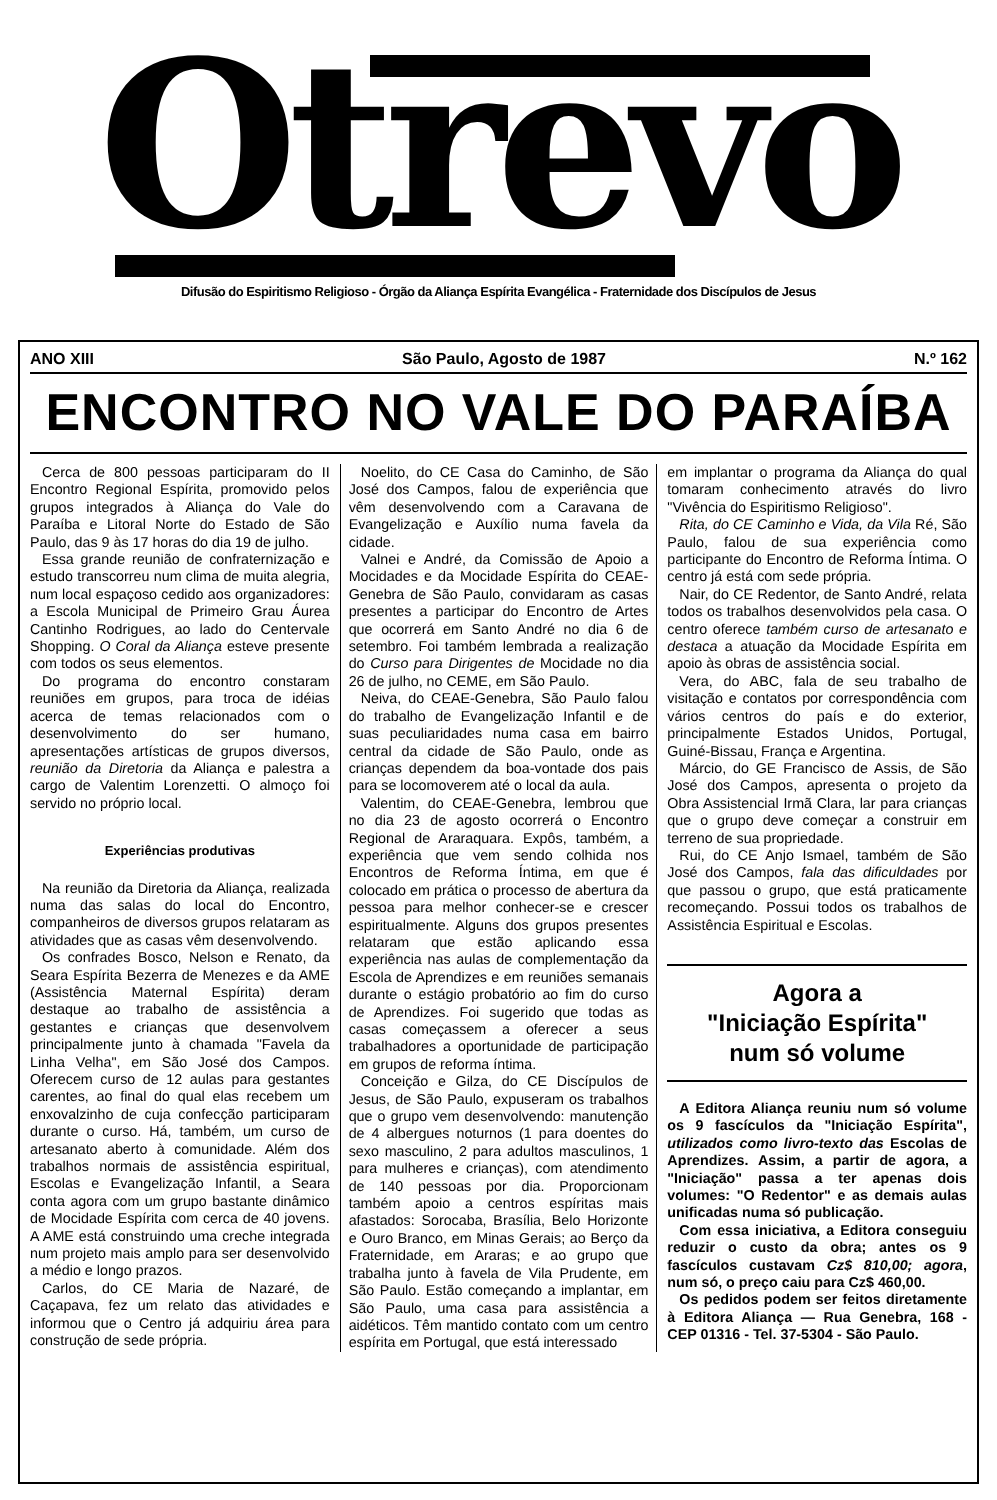Otrevo
Difusão do Espiritismo Religioso - Órgão da Aliança Espírita Evangélica - Fraternidade dos Discípulos de Jesus
ANO XIII São Paulo, Agosto de 1987 N.º 162
ENCONTRO NO VALE DO PARAÍBA
Cerca de 800 pessoas participaram do II Encontro Regional Espírita, promovido pelos grupos integrados à Aliança do Vale do Paraíba e Litoral Norte do Estado de São Paulo, das 9 às 17 horas do dia 19 de julho.
Essa grande reunião de confraternização e estudo transcorreu num clima de muita alegria, num local espaçoso cedido aos organizadores: a Escola Municipal de Primeiro Grau Áurea Cantinho Rodrigues, ao lado do Centervale Shopping. O Coral da Aliança esteve presente com todos os seus elementos.
Do programa do encontro constaram reuniões em grupos, para troca de idéias acerca de temas relacionados com o desenvolvimento do ser humano, apresentações artísticas de grupos diversos, reunião da Diretoria da Aliança e palestra a cargo de Valentim Lorenzetti. O almoço foi servido no próprio local.
Experiências produtivas
Na reunião da Diretoria da Aliança, realizada numa das salas do local do Encontro, companheiros de diversos grupos relataram as atividades que as casas vêm desenvolvendo.
Os confrades Bosco, Nelson e Renato, da Seara Espírita Bezerra de Menezes e da AME (Assistência Maternal Espírita) deram destaque ao trabalho de assistência a gestantes e crianças que desenvolvem principalmente junto à chamada "Favela da Linha Velha", em São José dos Campos. Oferecem curso de 12 aulas para gestantes carentes, ao final do qual elas recebem um enxovalzinho de cuja confecção participaram durante o curso. Há, também, um curso de artesanato aberto à comunidade. Além dos trabalhos normais de assistência espiritual, Escolas e Evangelização Infantil, a Seara conta agora com um grupo bastante dinâmico de Mocidade Espírita com cerca de 40 jovens. A AME está construindo uma creche integrada num projeto mais amplo para ser desenvolvido a médio e longo prazos.
Carlos, do CE Maria de Nazaré, de Caçapava, fez um relato das atividades e informou que o Centro já adquiriu área para construção de sede própria.
Noelito, do CE Casa do Caminho, de São José dos Campos, falou de experiência que vêm desenvolvendo com a Caravana de Evangelização e Auxílio numa favela da cidade.
Valnei e André, da Comissão de Apoio a Mocidades e da Mocidade Espírita do CEAE-Genebra de São Paulo, convidaram as casas presentes a participar do Encontro de Artes que ocorrerá em Santo André no dia 6 de setembro. Foi também lembrada a realização do Curso para Dirigentes de Mocidade no dia 26 de julho, no CEME, em São Paulo.
Neiva, do CEAE-Genebra, São Paulo falou do trabalho de Evangelização Infantil e de suas peculiaridades numa casa em bairro central da cidade de São Paulo, onde as crianças dependem da boa-vontade dos pais para se locomoverem até o local da aula.
Valentim, do CEAE-Genebra, lembrou que no dia 23 de agosto ocorrerá o Encontro Regional de Araraquara. Expôs, também, a experiência que vem sendo colhida nos Encontros de Reforma Íntima, em que é colocado em prática o processo de abertura da pessoa para melhor conhecer-se e crescer espiritualmente. Alguns dos grupos presentes relataram que estão aplicando essa experiência nas aulas de complementação da Escola de Aprendizes e em reuniões semanais durante o estágio probatório ao fim do curso de Aprendizes. Foi sugerido que todas as casas começassem a oferecer a seus trabalhadores a oportunidade de participação em grupos de reforma íntima.
Conceição e Gilza, do CE Discípulos de Jesus, de São Paulo, expuseram os trabalhos que o grupo vem desenvolvendo: manutenção de 4 albergues noturnos (1 para doentes do sexo masculino, 2 para adultos masculinos, 1 para mulheres e crianças), com atendimento de 140 pessoas por dia. Proporcionam também apoio a centros espíritas mais afastados: Sorocaba, Brasília, Belo Horizonte e Ouro Branco, em Minas Gerais; ao Berço da Fraternidade, em Araras; e ao grupo que trabalha junto à favela de Vila Prudente, em São Paulo. Estão começando a implantar, em São Paulo, uma casa para assistência a aidéticos. Têm mantido contato com um centro espírita em Portugal, que está interessado
em implantar o programa da Aliança do qual tomaram conhecimento através do livro "Vivência do Espiritismo Religioso".
Rita, do CE Caminho e Vida, da Vila Ré, São Paulo, falou de sua experiência como participante do Encontro de Reforma Íntima. O centro já está com sede própria.
Nair, do CE Redentor, de Santo André, relata todos os trabalhos desenvolvidos pela casa. O centro oferece também curso de artesanato e destaca a atuação da Mocidade Espírita em apoio às obras de assistência social.
Vera, do ABC, fala de seu trabalho de visitação e contatos por correspondência com vários centros do país e do exterior, principalmente Estados Unidos, Portugal, Guiné-Bissau, França e Argentina.
Márcio, do GE Francisco de Assis, de São José dos Campos, apresenta o projeto da Obra Assistencial Irmã Clara, lar para crianças que o grupo deve começar a construir em terreno de sua propriedade.
Rui, do CE Anjo Ismael, também de São José dos Campos, fala das dificuldades por que passou o grupo, que está praticamente recomeçando. Possui todos os trabalhos de Assistência Espiritual e Escolas.
Agora a
"Iniciação Espírita"
num só volume
A Editora Aliança reuniu num só volume os 9 fascículos da "Iniciação Espírita", utilizados como livro-texto das Escolas de Aprendizes. Assim, a partir de agora, a "Iniciação" passa a ter apenas dois volumes: "O Redentor" e as demais aulas unificadas numa só publicação.
Com essa iniciativa, a Editora conseguiu reduzir o custo da obra; antes os 9 fascículos custavam Cz$ 810,00; agora, num só, o preço caiu para Cz$ 460,00.
Os pedidos podem ser feitos diretamente à Editora Aliança — Rua Genebra, 168 - CEP 01316 - Tel. 37-5304 - São Paulo.